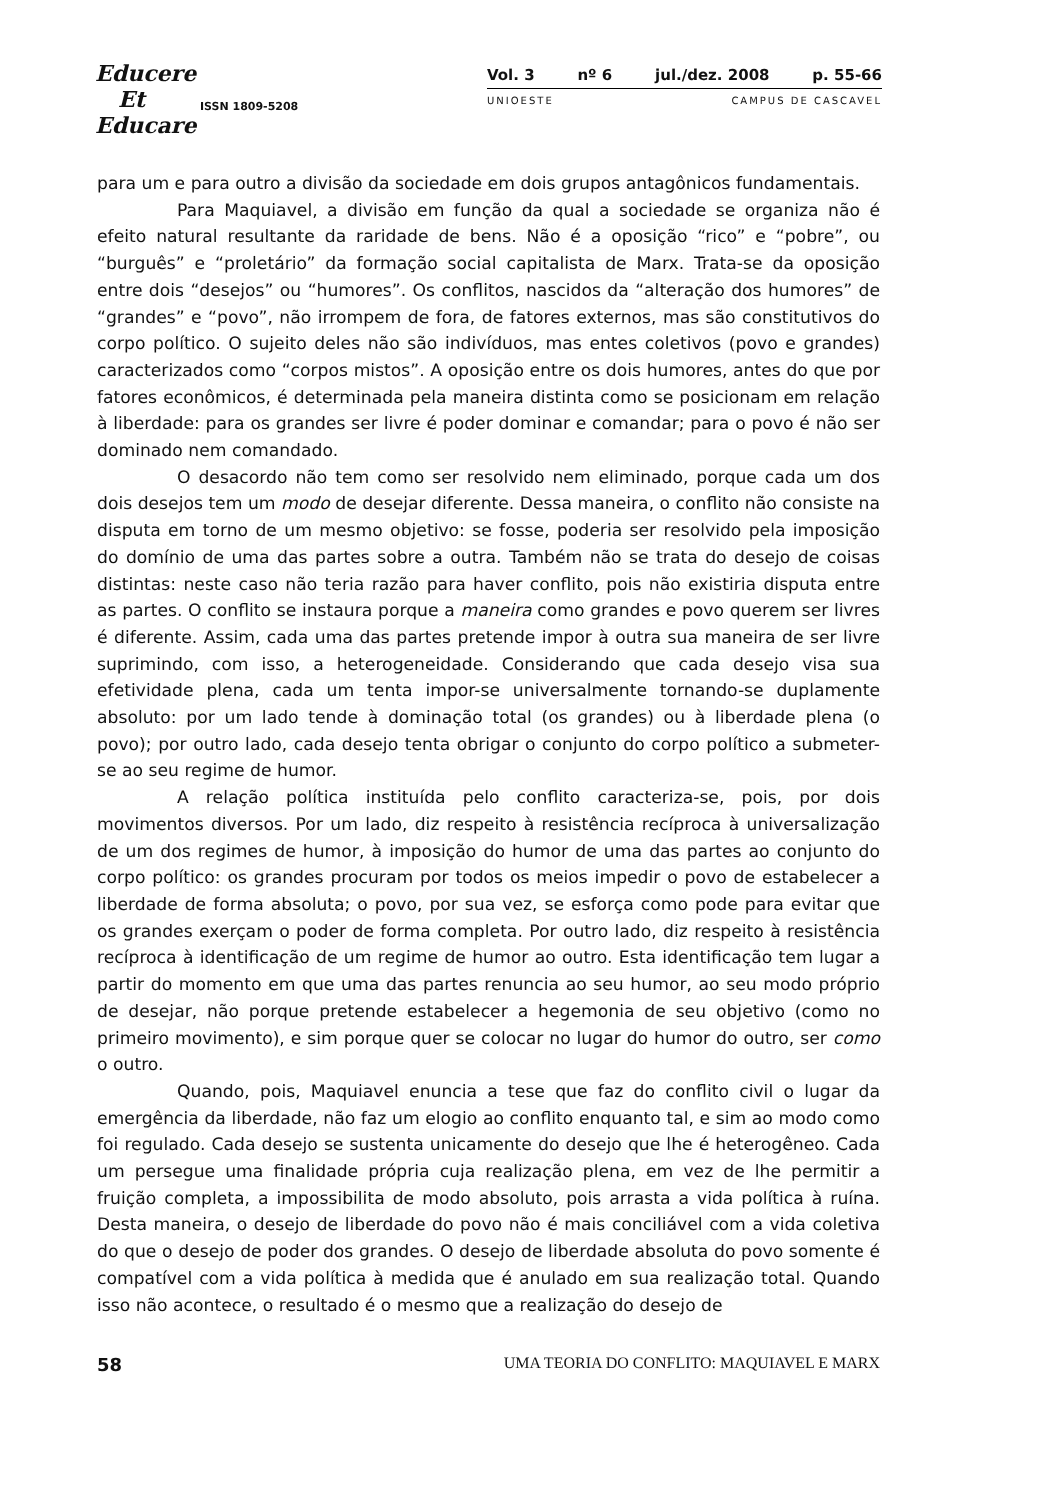Educere
Et
Educare
ISSN 1809-5208
Vol. 3 nº 6 jul./dez. 2008 p. 55-66
UNIOESTE CAMPUS DE CASCAVEL
para um e para outro a divisão da sociedade em dois grupos antagônicos fundamentais.
Para Maquiavel, a divisão em função da qual a sociedade se organiza não é efeito natural resultante da raridade de bens. Não é a oposição “rico” e “pobre”, ou “burguês” e “proletário” da formação social capitalista de Marx. Trata-se da oposição entre dois “desejos” ou “humores”. Os conflitos, nascidos da “alteração dos humores” de “grandes” e “povo”, não irrompem de fora, de fatores externos, mas são constitutivos do corpo político. O sujeito deles não são indivíduos, mas entes coletivos (povo e grandes) caracterizados como “corpos mistos”. A oposição entre os dois humores, antes do que por fatores econômicos, é determinada pela maneira distinta como se posicionam em relação à liberdade: para os grandes ser livre é poder dominar e comandar; para o povo é não ser dominado nem comandado.
O desacordo não tem como ser resolvido nem eliminado, porque cada um dos dois desejos tem um modo de desejar diferente. Dessa maneira, o conflito não consiste na disputa em torno de um mesmo objetivo: se fosse, poderia ser resolvido pela imposição do domínio de uma das partes sobre a outra. Também não se trata do desejo de coisas distintas: neste caso não teria razão para haver conflito, pois não existiria disputa entre as partes. O conflito se instaura porque a maneira como grandes e povo querem ser livres é diferente. Assim, cada uma das partes pretende impor à outra sua maneira de ser livre suprimindo, com isso, a heterogeneidade. Considerando que cada desejo visa sua efetividade plena, cada um tenta impor-se universalmente tornando-se duplamente absoluto: por um lado tende à dominação total (os grandes) ou à liberdade plena (o povo); por outro lado, cada desejo tenta obrigar o conjunto do corpo político a submeter-se ao seu regime de humor.
A relação política instituída pelo conflito caracteriza-se, pois, por dois movimentos diversos. Por um lado, diz respeito à resistência recíproca à universalização de um dos regimes de humor, à imposição do humor de uma das partes ao conjunto do corpo político: os grandes procuram por todos os meios impedir o povo de estabelecer a liberdade de forma absoluta; o povo, por sua vez, se esforça como pode para evitar que os grandes exerçam o poder de forma completa. Por outro lado, diz respeito à resistência recíproca à identificação de um regime de humor ao outro. Esta identificação tem lugar a partir do momento em que uma das partes renuncia ao seu humor, ao seu modo próprio de desejar, não porque pretende estabelecer a hegemonia de seu objetivo (como no primeiro movimento), e sim porque quer se colocar no lugar do humor do outro, ser como o outro.
Quando, pois, Maquiavel enuncia a tese que faz do conflito civil o lugar da emergência da liberdade, não faz um elogio ao conflito enquanto tal, e sim ao modo como foi regulado. Cada desejo se sustenta unicamente do desejo que lhe é heterogêneo. Cada um persegue uma finalidade própria cuja realização plena, em vez de lhe permitir a fruição completa, a impossibilita de modo absoluto, pois arrasta a vida política à ruína. Desta maneira, o desejo de liberdade do povo não é mais conciliável com a vida coletiva do que o desejo de poder dos grandes. O desejo de liberdade absoluta do povo somente é compatível com a vida política à medida que é anulado em sua realização total. Quando isso não acontece, o resultado é o mesmo que a realização do desejo de
58 UMA TEORIA DO CONFLITO: MAQUIAVEL E MARX